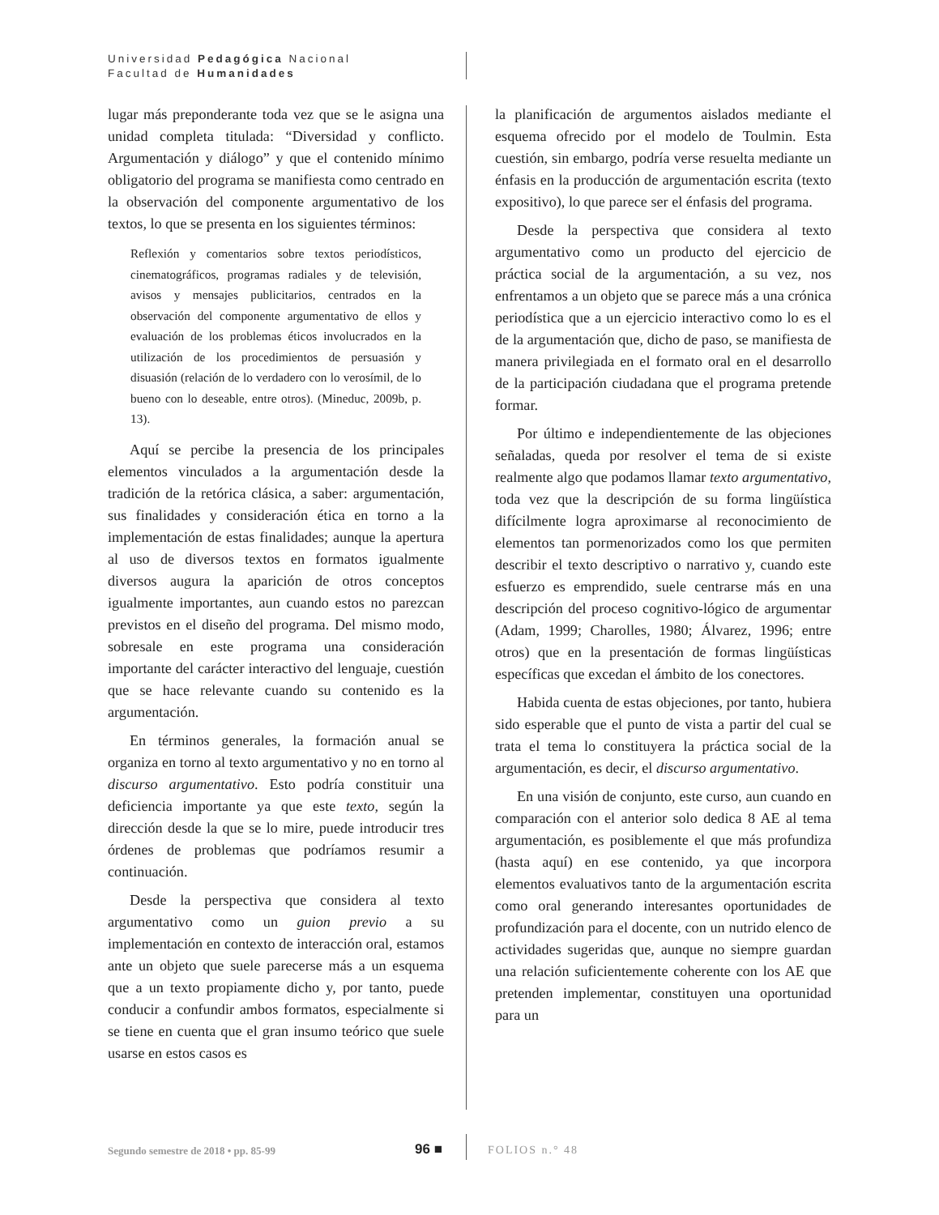Universidad Pedagógica Nacional
Facultad de Humanidades
lugar más preponderante toda vez que se le asigna una unidad completa titulada: “Diversidad y conflicto. Argumentación y diálogo” y que el contenido mínimo obligatorio del programa se manifiesta como centrado en la observación del componente argumentativo de los textos, lo que se presenta en los siguientes términos:
Reflexión y comentarios sobre textos periodísticos, cinematográficos, programas radiales y de televisión, avisos y mensajes publicitarios, centrados en la observación del componente argumentativo de ellos y evaluación de los problemas éticos involucrados en la utilización de los procedimientos de persuasión y disuasión (relación de lo verdadero con lo verosímil, de lo bueno con lo deseable, entre otros). (Mineduc, 2009b, p. 13).
Aquí se percibe la presencia de los principales elementos vinculados a la argumentación desde la tradición de la retórica clásica, a saber: argumentación, sus finalidades y consideración ética en torno a la implementación de estas finalidades; aunque la apertura al uso de diversos textos en formatos igualmente diversos augura la aparición de otros conceptos igualmente importantes, aun cuando estos no parezcan previstos en el diseño del programa. Del mismo modo, sobresale en este programa una consideración importante del carácter interactivo del lenguaje, cuestión que se hace relevante cuando su contenido es la argumentación.
En términos generales, la formación anual se organiza en torno al texto argumentativo y no en torno al discurso argumentativo. Esto podría constituir una deficiencia importante ya que este texto, según la dirección desde la que se lo mire, puede introducir tres órdenes de problemas que podríamos resumir a continuación.
Desde la perspectiva que considera al texto argumentativo como un guion previo a su implementación en contexto de interacción oral, estamos ante un objeto que suele parecerse más a un esquema que a un texto propiamente dicho y, por tanto, puede conducir a confundir ambos formatos, especialmente si se tiene en cuenta que el gran insumo teórico que suele usarse en estos casos es
la planificación de argumentos aislados mediante el esquema ofrecido por el modelo de Toulmin. Esta cuestión, sin embargo, podría verse resuelta mediante un énfasis en la producción de argumentación escrita (texto expositivo), lo que parece ser el énfasis del programa.
Desde la perspectiva que considera al texto argumentativo como un producto del ejercicio de práctica social de la argumentación, a su vez, nos enfrentamos a un objeto que se parece más a una crónica periodística que a un ejercicio interactivo como lo es el de la argumentación que, dicho de paso, se manifiesta de manera privilegiada en el formato oral en el desarrollo de la participación ciudadana que el programa pretende formar.
Por último e independientemente de las objeciones señaladas, queda por resolver el tema de si existe realmente algo que podamos llamar texto argumentativo, toda vez que la descripción de su forma lingüística difícilmente logra aproximarse al reconocimiento de elementos tan pormenorizados como los que permiten describir el texto descriptivo o narrativo y, cuando este esfuerzo es emprendido, suele centrarse más en una descripción del proceso cognitivo-lógico de argumentar (Adam, 1999; Charolles, 1980; Álvarez, 1996; entre otros) que en la presentación de formas lingüísticas específicas que excedan el ámbito de los conectores.
Habida cuenta de estas objeciones, por tanto, hubiera sido esperable que el punto de vista a partir del cual se trata el tema lo constituyera la práctica social de la argumentación, es decir, el discurso argumentativo.
En una visión de conjunto, este curso, aun cuando en comparación con el anterior solo dedica 8 AE al tema argumentación, es posiblemente el que más profundiza (hasta aquí) en ese contenido, ya que incorpora elementos evaluativos tanto de la argumentación escrita como oral generando interesantes oportunidades de profundización para el docente, con un nutrido elenco de actividades sugeridas que, aunque no siempre guardan una relación suficientemente coherente con los AE que pretenden implementar, constituyen una oportunidad para un
Segundo semestre de 2018 • pp. 85-99
96 ■ FOLIOS n.° 48